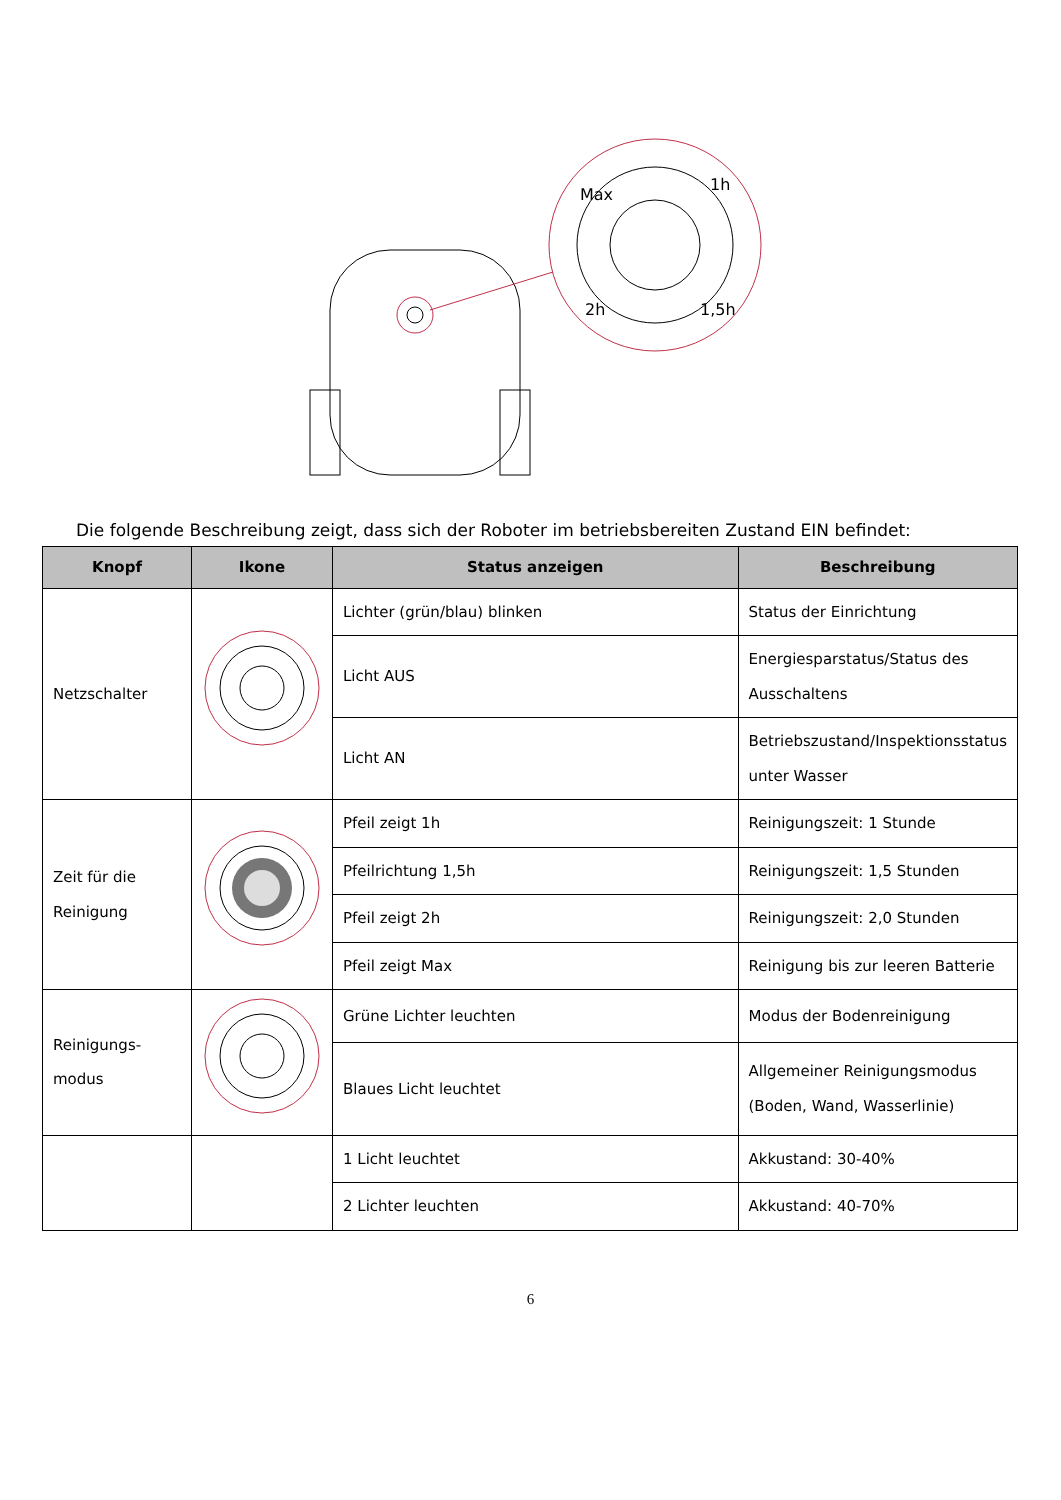Max
1h
2h
1,5h
Die folgende Beschreibung zeigt, dass sich der Roboter im betriebsbereiten Zustand EIN befindet:
| Knopf | Ikone | Status anzeigen | Beschreibung |
| --- | --- | --- | --- |
| Netzschalter | | Lichter (grün/blau) blinken | Status der Einrichtung |
| | | Licht AUS | Energiesparstatus/Status des Ausschaltens |
| | | Licht AN | Betriebszustand/Inspektionsstatus unter Wasser |
| Zeit für die Reinigung | | Pfeil zeigt 1h | Reinigungszeit: 1 Stunde |
| | | Pfeilrichtung 1,5h | Reinigungszeit: 1,5 Stunden |
| | | Pfeil zeigt 2h | Reinigungszeit: 2,0 Stunden |
| | | Pfeil zeigt Max | Reinigung bis zur leeren Batterie |
| Reinigungs- modus | | Grüne Lichter leuchten | Modus der Bodenreinigung |
| | | Blaues Licht leuchtet | Allgemeiner Reinigungsmodus (Boden, Wand, Wasserlinie) |
| | | 1 Licht leuchtet | Akkustand: 30-40% |
| | | 2 Lichter leuchten | Akkustand: 40-70% |
6